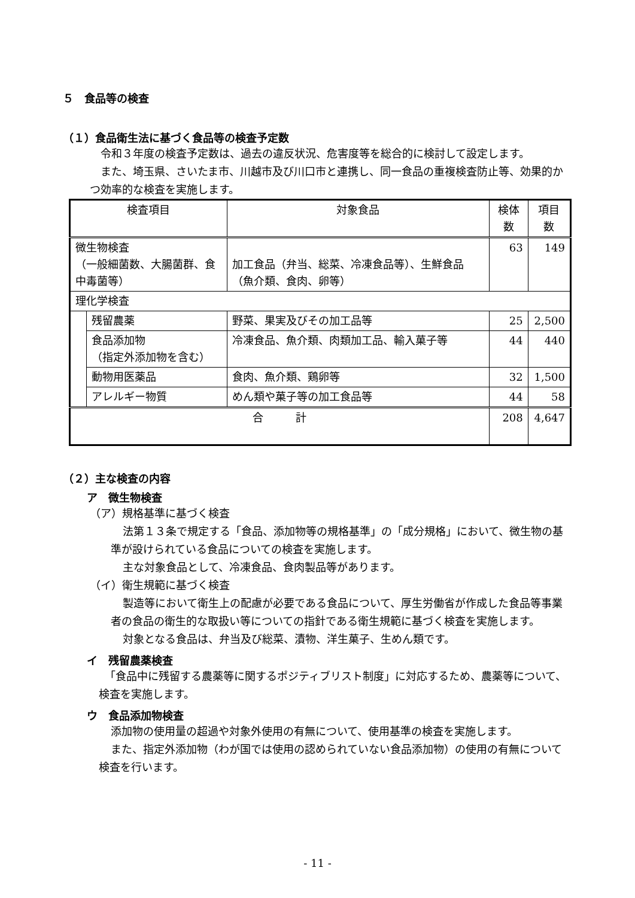５　食品等の検査
（１）食品衛生法に基づく食品等の検査予定数
令和３年度の検査予定数は、過去の違反状況、危害度等を総合的に検討して設定します。
また、埼玉県、さいたま市、川越市及び川口市と連携し、同一食品の重複検査防止等、効果的かつ効率的な検査を実施します。
| 検査項目 | | 対象食品 | 検体数 | 項目数 |
| --- | --- | --- | --- | --- |
| 微生物検査 （一般細菌数、大腸菌群、食中毒菌等） | | 加工食品（弁当、総菜、冷凍食品等）、生鮮食品（魚介類、食肉、卵等） | 63 | 149 |
| 理化学検査 | | | | |
| | 残留農薬 | 野菜、果実及びその加工品等 | 25 | 2,500 |
| | 食品添加物 （指定外添加物を含む） | 冷凍食品、魚介類、肉類加工品、輸入菓子等 | 44 | 440 |
| | 動物用医薬品 | 食肉、魚介類、鶏卵等 | 32 | 1,500 |
| | アレルギー物質 | めん類や菓子等の加工食品等 | 44 | 58 |
| 合 計 | | | 208 | 4,647 |
（２）主な検査の内容
ア　微生物検査
（ア）規格基準に基づく検査
法第１３条で規定する「食品、添加物等の規格基準」の「成分規格」において、微生物の基準が設けられている食品についての検査を実施します。
主な対象食品として、冷凍食品、食肉製品等があります。
（イ）衛生規範に基づく検査
製造等において衛生上の配慮が必要である食品について、厚生労働省が作成した食品等事業者の食品の衛生的な取扱い等についての指針である衛生規範に基づく検査を実施します。
対象となる食品は、弁当及び総菜、漬物、洋生菓子、生めん類です。
イ　残留農薬検査
「食品中に残留する農薬等に関するポジティブリスト制度」に対応するため、農薬等について、検査を実施します。
ウ　食品添加物検査
添加物の使用量の超過や対象外使用の有無について、使用基準の検査を実施します。
また、指定外添加物（わが国では使用の認められていない食品添加物）の使用の有無について検査を行います。
- 11 -